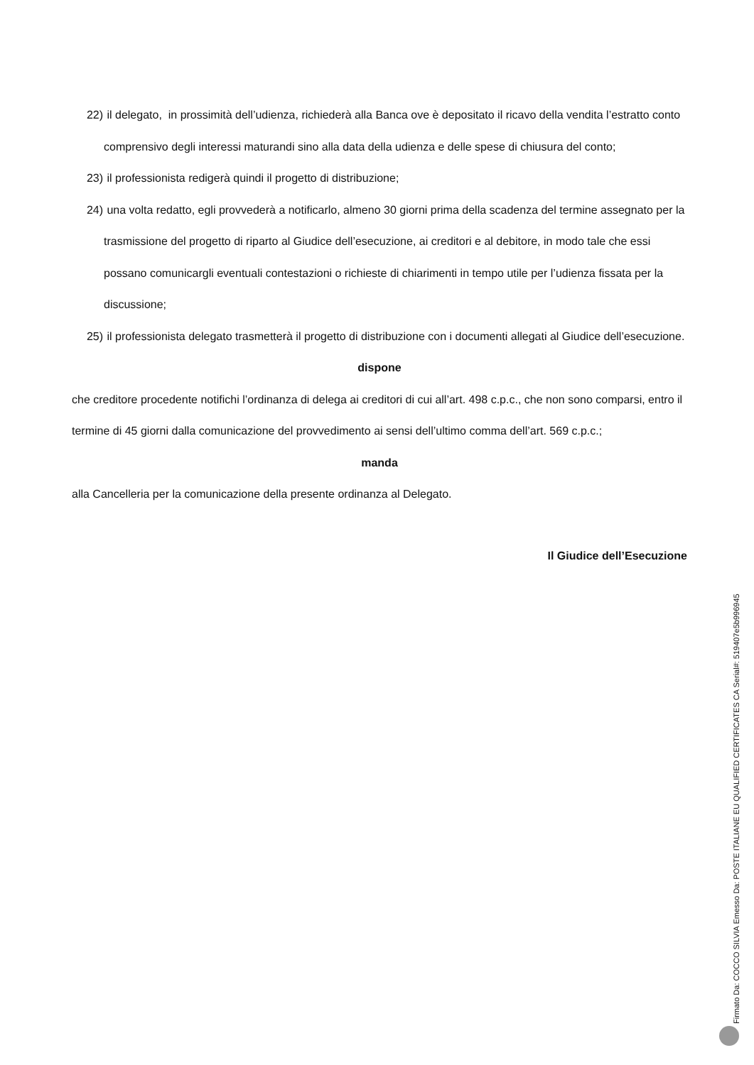22) il delegato, in prossimità dell’udienza, richiederà alla Banca ove è depositato il ricavo della vendita l’estratto conto comprensivo degli interessi maturandi sino alla data della udienza e delle spese di chiusura del conto;
23) il professionista redigerà quindi il progetto di distribuzione;
24) una volta redatto, egli provvederà a notificarlo, almeno 30 giorni prima della scadenza del termine assegnato per la trasmissione del progetto di riparto al Giudice dell’esecuzione, ai creditori e al debitore, in modo tale che essi possano comunicargli eventuali contestazioni o richieste di chiarimenti in tempo utile per l’udienza fissata per la discussione;
25) il professionista delegato trasmetterà il progetto di distribuzione con i documenti allegati al Giudice dell’esecuzione.
dispone
che creditore procedente notifichi l’ordinanza di delega ai creditori di cui all’art. 498 c.p.c., che non sono comparsi, entro il termine di 45 giorni dalla comunicazione del provvedimento ai sensi dell’ultimo comma dell’art. 569 c.p.c.;
manda
alla Cancelleria per la comunicazione della presente ordinanza al Delegato.
Il Giudice dell’Esecuzione
Firmato Da: COCCO SILVIA Emesso Da: POSTE ITALIANE EU QUALIFIED CERTIFICATES CA Serial#: 519407e5b996945